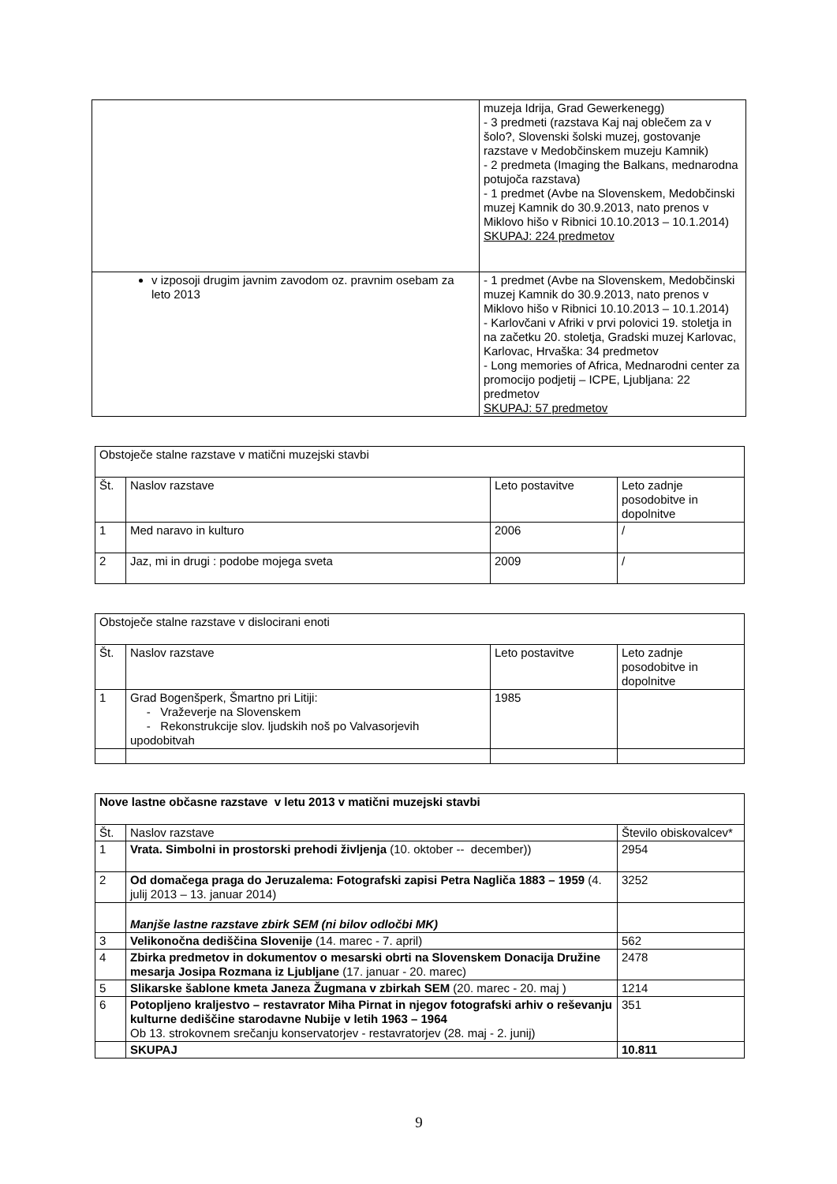| | muzeja Idrija, Grad Gewerkenegg) - 3 predmeti (razstava Kaj naj oblečem za v šolo?, Slovenski šolski muzej, gostovanje razstave v Medobčinskem muzeju Kamnik) - 2 predmeta (Imaging the Balkans, mednarodna potujoča razstava) - 1 predmet (Avbe na Slovenskem, Medobčinski muzej Kamnik do 30.9.2013, nato prenos v Miklovo hišo v Ribnici 10.10.2013 – 10.1.2014) SKUPAJ: 224 predmetov |
| v izposoji drugim javnim zavodom oz. pravnim osebam za leto 2013 | - 1 predmet (Avbe na Slovenskem, Medobčinski muzej Kamnik do 30.9.2013, nato prenos v Miklovo hišo v Ribnici 10.10.2013 – 10.1.2014) - Karlovčani v Afriki v prvi polovici 19. stoletja in na začetku 20. stoletja, Gradski muzej Karlovac, Karlovac, Hrvaška: 34 predmetov - Long memories of Africa, Mednarodni center za promocijo podjetij – ICPE, Ljubljana: 22 predmetov SKUPAJ: 57 predmetov |
| Obstoječe stalne razstave v matični muzejski stavbi | | | |
| Št. | Naslov razstave | Leto postavitve | Leto zadnje posodobitve in dopolnitve |
| 1 | Med naravo in kulturo | 2006 | / |
| 2 | Jaz, mi in drugi : podobe mojega sveta | 2009 | / |
| Obstoječe stalne razstave v dislocirani enoti | | | |
| Št. | Naslov razstave | Leto postavitve | Leto zadnje posodobitve in dopolnitve |
| 1 | Grad Bogenšperk, Šmartno pri Litiji: - Vraževerje na Slovenskem - Rekonstrukcije slov. ljudskih noš po Valvasorjevih upodobitvah | 1985 | |
| Nove lastne občasne razstave v letu 2013 v matični muzejski stavbi | | |
| Št. | Naslov razstave | Število obiskovalcev* |
| 1 | Vrata. Simbolni in prostorski prehodi življenja (10. oktober -- december)) | 2954 |
| 2 | Od domačega praga do Jeruzalema: Fotografski zapisi Petra Nagliča 1883 – 1959 (4. julij 2013 – 13. januar 2014) | 3252 |
| | Manjše lastne razstave zbirk SEM (ni bilov odločbi MK) | |
| 3 | Velikonočna dediščina Slovenije (14. marec - 7. april) | 562 |
| 4 | Zbirka predmetov in dokumentov o mesarski obrti na Slovenskem Donacija Družine mesarja Josipa Rozmana iz Ljubljane (17. januar - 20. marec) | 2478 |
| 5 | Slikarske šablone kmeta Janeza Žugmana v zbirkah SEM (20. marec - 20. maj ) | 1214 |
| 6 | Potopljeno kraljestvo – restavrator Miha Pirnat in njegov fotografski arhiv o reševanju kulturne dediščine starodavne Nubije v letih 1963 – 1964 Ob 13. strokovnem srečanju konservatorjev - restavratorjev (28. maj - 2. junij) | 351 |
| | SKUPAJ | 10.811 |
9